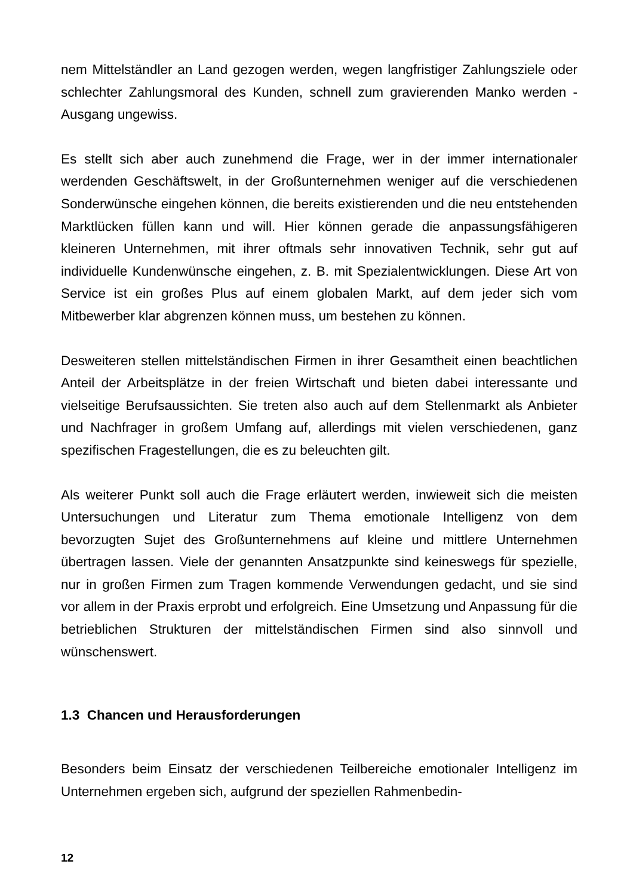nem Mittelständler an Land gezogen werden, wegen langfristiger Zahlungsziele oder schlechter Zahlungsmoral des Kunden, schnell zum gravierenden Manko werden - Ausgang ungewiss.
Es stellt sich aber auch zunehmend die Frage, wer in der immer internationaler werdenden Geschäftswelt, in der Großunternehmen weniger auf die verschiedenen Sonderwünsche eingehen können, die bereits existierenden und die neu entstehenden Marktlücken füllen kann und will. Hier können gerade die anpassungsfähigeren kleineren Unternehmen, mit ihrer oftmals sehr innovativen Technik, sehr gut auf individuelle Kundenwünsche eingehen, z. B. mit Spezialentwicklungen. Diese Art von Service ist ein großes Plus auf einem globalen Markt, auf dem jeder sich vom Mitbewerber klar abgrenzen können muss, um bestehen zu können.
Desweiteren stellen mittelständischen Firmen in ihrer Gesamtheit einen beachtlichen Anteil der Arbeitsplätze in der freien Wirtschaft und bieten dabei interessante und vielseitige Berufsaussichten. Sie treten also auch auf dem Stellenmarkt als Anbieter und Nachfrager in großem Umfang auf, allerdings mit vielen verschiedenen, ganz spezifischen Fragestellungen, die es zu beleuchten gilt.
Als weiterer Punkt soll auch die Frage erläutert werden, inwieweit sich die meisten Untersuchungen und Literatur zum Thema emotionale Intelligenz von dem bevorzugten Sujet des Großunternehmens auf kleine und mittlere Unternehmen übertragen lassen. Viele der genannten Ansatzpunkte sind keineswegs für spezielle, nur in großen Firmen zum Tragen kommende Verwendungen gedacht, und sie sind vor allem in der Praxis erprobt und erfolgreich. Eine Umsetzung und Anpassung für die betrieblichen Strukturen der mittelständischen Firmen sind also sinnvoll und wünschenswert.
1.3 Chancen und Herausforderungen
Besonders beim Einsatz der verschiedenen Teilbereiche emotionaler Intelligenz im Unternehmen ergeben sich, aufgrund der speziellen Rahmenbedin-
12